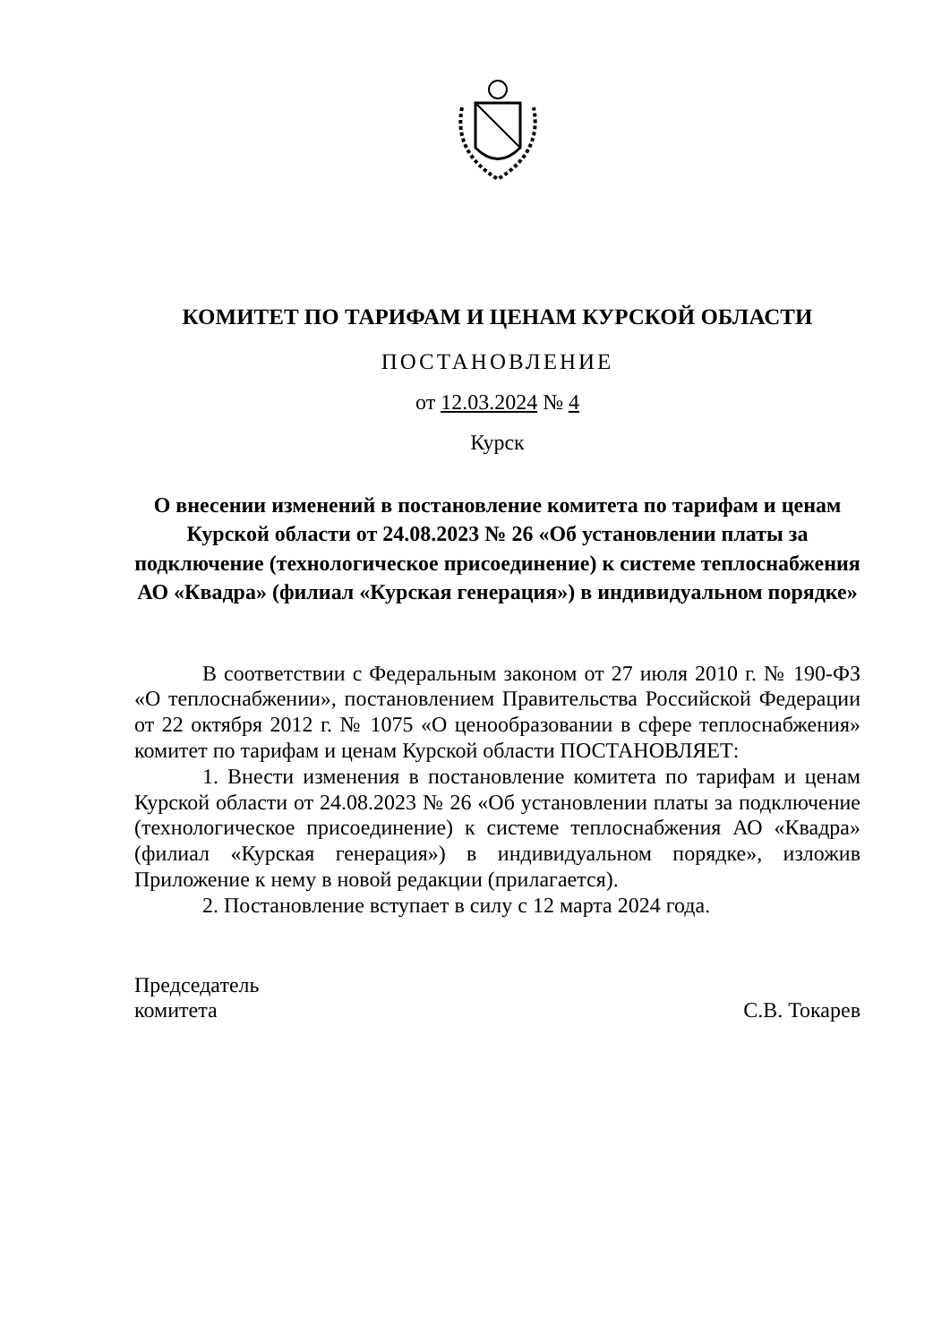КОМИТЕТ ПО ТАРИФАМ И ЦЕНАМ КУРСКОЙ ОБЛАСТИ
ПОСТАНОВЛЕНИЕ
от 12.03.2024 № 4
Курск
О внесении изменений в постановление комитета по тарифам и ценам Курской области от 24.08.2023 № 26 «Об установлении платы за подключение (технологическое присоединение) к системе теплоснабжения АО «Квадра» (филиал «Курская генерация») в индивидуальном порядке»
В соответствии с Федеральным законом от 27 июля 2010 г. № 190-ФЗ «О теплоснабжении», постановлением Правительства Российской Федерации от 22 октября 2012 г. № 1075 «О ценообразовании в сфере теплоснабжения» комитет по тарифам и ценам Курской области ПОСТАНОВЛЯЕТ:
1. Внести изменения в постановление комитета по тарифам и ценам Курской области от 24.08.2023 № 26 «Об установлении платы за подключение (технологическое присоединение) к системе теплоснабжения АО «Квадра» (филиал «Курская генерация») в индивидуальном порядке», изложив Приложение к нему в новой редакции (прилагается).
2. Постановление вступает в силу с 12 марта 2024 года.
Председатель
комитета
С.В. Токарев